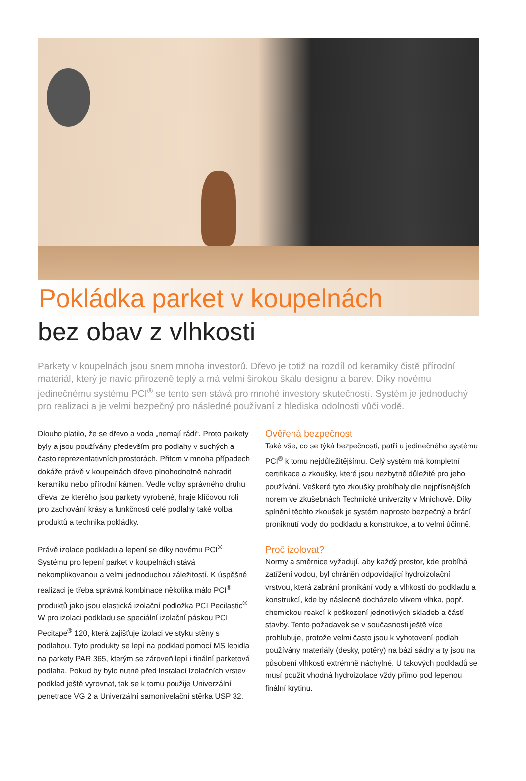Pokládka parket v koupelnách
bez obav z vlhkosti
Parkety v koupelnách jsou snem mnoha investorů. Dřevo je totiž na rozdíl od keramiky čistě přírodní materiál, který je navíc přirozeně teplý a má velmi širokou škálu designu a barev. Díky novému jedinečnému systému PCI<sup>®</sup> se tento sen stává pro mnohé investory skutečností. Systém je jednoduchý pro realizaci a je velmi bezpečný pro následné používaní z hlediska odolnosti vůči vodě.
Dlouho platilo, že se dřevo a voda „nemají rádi“. Proto parkety byly a jsou používány především pro podlahy v suchých a často reprezentativních prostorách. Přitom v mnoha případech dokáže právě v koupelnách dřevo plnohodnotně nahradit keramiku nebo přírodní kámen. Vedle volby správného druhu dřeva, ze kterého jsou parkety vyrobené, hraje klíčovou roli pro zachování krásy a funkčnosti celé podlahy také volba produktů a technika pokládky.
Právě izolace podkladu a lepení se díky novému PCI<sup>®</sup> Systému pro lepení parket v koupelnách stává nekomplikovanou a velmi jednoduchou záležitostí. K úspěšné realizaci je třeba správná kombinace několika málo PCI<sup>®</sup> produktů jako jsou elastická izolační podložka PCI Pecilastic<sup>®</sup> W pro izolaci podkladu se speciální izolační páskou PCI Pecitape<sup>®</sup> 120, která zajišťuje izolaci ve styku stěny s podlahou. Tyto produkty se lepí na podklad pomocí MS lepidla na parkety PAR 365, kterým se zároveň lepí i finální parketová podlaha. Pokud by bylo nutné před instalací izolačních vrstev podklad ještě vyrovnat, tak se k tomu použije Univerzální penetrace VG 2 a Univerzální samonivelační stěrka USP 32.
Ověřená bezpečnost
Také vše, co se týká bezpečnosti, patří u jedinečného systému PCI<sup>®</sup> k tomu nejdůležitějšímu. Celý systém má kompletní certifikace a zkoušky, které jsou nezbytně důležité pro jeho používání. Veškeré tyto zkoušky probíhaly dle nejpřísnějších norem ve zkušebnách Technické univerzity v Mnichově. Díky splnění těchto zkoušek je systém naprosto bezpečný a brání proniknutí vody do podkladu a konstrukce, a to velmi účinně.
Proč izolovat?
Normy a směrnice vyžadují, aby každý prostor, kde probíhá zatížení vodou, byl chráněn odpovídající hydroizolační vrstvou, která zabrání pronikání vody a vlhkosti do podkladu a konstrukcí, kde by následně docházelo vlivem vlhka, popř. chemickou reakcí k poškození jednotlivých skladeb a částí stavby. Tento požadavek se v současnosti ještě více prohlubuje, protože velmi často jsou k vyhotovení podlah používány materiály (desky, potěry) na bázi sádry a ty jsou na působení vlhkosti extrémně náchylné. U takových podkladů se musí použít vhodná hydroizolace vždy přímo pod lepenou finální krytinu.